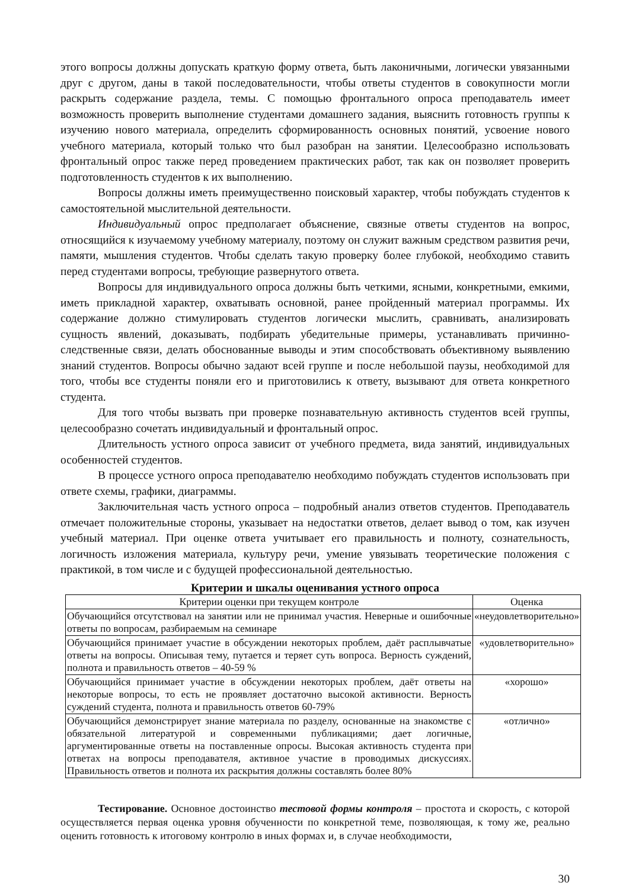этого вопросы должны допускать краткую форму ответа, быть лаконичными, логически увязанными друг с другом, даны в такой последовательности, чтобы ответы студентов в совокупности могли раскрыть содержание раздела, темы. С помощью фронтального опроса преподаватель имеет возможность проверить выполнение студентами домашнего задания, выяснить готовность группы к изучению нового материала, определить сформированность основных понятий, усвоение нового учебного материала, который только что был разобран на занятии. Целесообразно использовать фронтальный опрос также перед проведением практических работ, так как он позволяет проверить подготовленность студентов к их выполнению.
Вопросы должны иметь преимущественно поисковый характер, чтобы побуждать студентов к самостоятельной мыслительной деятельности.
Индивидуальный опрос предполагает объяснение, связные ответы студентов на вопрос, относящийся к изучаемому учебному материалу, поэтому он служит важным средством развития речи, памяти, мышления студентов. Чтобы сделать такую проверку более глубокой, необходимо ставить перед студентами вопросы, требующие развернутого ответа.
Вопросы для индивидуального опроса должны быть четкими, ясными, конкретными, емкими, иметь прикладной характер, охватывать основной, ранее пройденный материал программы. Их содержание должно стимулировать студентов логически мыслить, сравнивать, анализировать сущность явлений, доказывать, подбирать убедительные примеры, устанавливать причинно-следственные связи, делать обоснованные выводы и этим способствовать объективному выявлению знаний студентов. Вопросы обычно задают всей группе и после небольшой паузы, необходимой для того, чтобы все студенты поняли его и приготовились к ответу, вызывают для ответа конкретного студента.
Для того чтобы вызвать при проверке познавательную активность студентов всей группы, целесообразно сочетать индивидуальный и фронтальный опрос.
Длительность устного опроса зависит от учебного предмета, вида занятий, индивидуальных особенностей студентов.
В процессе устного опроса преподавателю необходимо побуждать студентов использовать при ответе схемы, графики, диаграммы.
Заключительная часть устного опроса – подробный анализ ответов студентов. Преподаватель отмечает положительные стороны, указывает на недостатки ответов, делает вывод о том, как изучен учебный материал. При оценке ответа учитывает его правильность и полноту, сознательность, логичность изложения материала, культуру речи, умение увязывать теоретические положения с практикой, в том числе и с будущей профессиональной деятельностью.
Критерии и шкалы оценивания устного опроса
| Критерии оценки при текущем контроле | Оценка |
| --- | --- |
| Обучающийся отсутствовал на занятии или не принимал участия. Неверные и ошибочные ответы по вопросам, разбираемым на семинаре | «неудовлетворительно» |
| Обучающийся принимает участие в обсуждении некоторых проблем, даёт расплывчатые ответы на вопросы. Описывая тему, путается и теряет суть вопроса. Верность суждений, полнота и правильность ответов – 40-59 % | «удовлетворительно» |
| Обучающийся принимает участие в обсуждении некоторых проблем, даёт ответы на некоторые вопросы, то есть не проявляет достаточно высокой активности. Верность суждений студента, полнота и правильность ответов 60-79% | «хорошо» |
| Обучающийся демонстрирует знание материала по разделу, основанные на знакомстве с обязательной литературой и современными публикациями; дает логичные, аргументированные ответы на поставленные опросы. Высокая активность студента при ответах на вопросы преподавателя, активное участие в проводимых дискуссиях. Правильность ответов и полнота их раскрытия должны составлять более 80% | «отлично» |
Тестирование. Основное достоинство тестовой формы контроля – простота и скорость, с которой осуществляется первая оценка уровня обученности по конкретной теме, позволяющая, к тому же, реально оценить готовность к итоговому контролю в иных формах и, в случае необходимости,
30